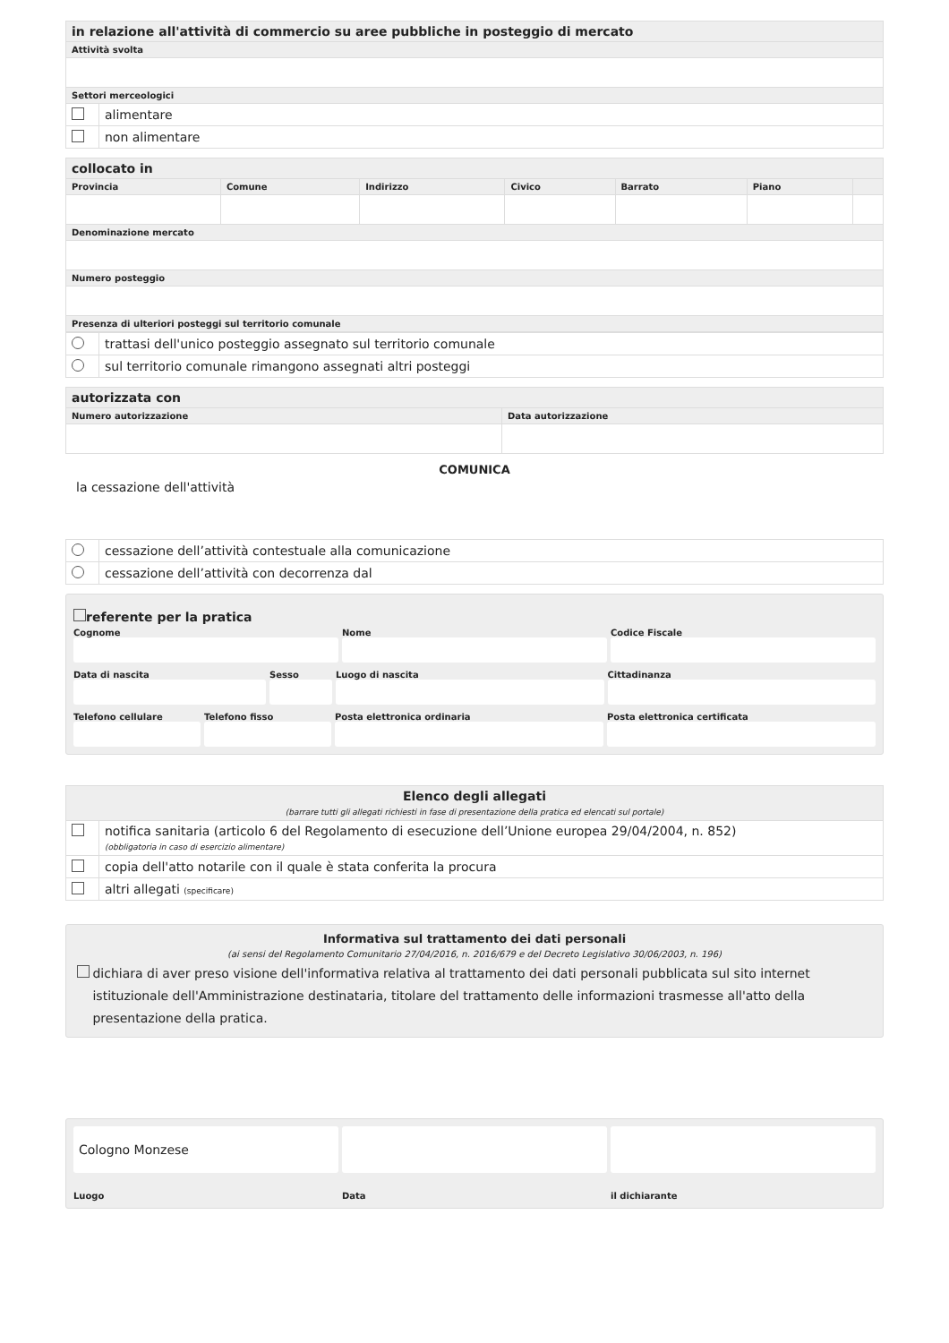| in relazione all'attività di commercio su aree pubbliche in posteggio di mercato | |
| --- | --- |
| Attività svolta | |
| Settori merceologici | |
| | alimentare |
| | non alimentare |
| collocato in | | | | | | |
| --- | --- | --- | --- | --- | --- | --- |
| Provincia | Comune | Indirizzo | Civico | Barrato | Piano | |
| Denominazione mercato | | | | | | |
| Numero posteggio | | | | | | |
| Presenza di ulteriori posteggi sul territorio comunale | | | | | | |
| | trattasi dell'unico posteggio assegnato sul territorio comunale |
| | sul territorio comunale rimangono assegnati altri posteggi |
| autorizzata con | |
| --- | --- |
| Numero autorizzazione | Data autorizzazione |
COMUNICA
la cessazione dell'attività
| | cessazione dell’attività contestuale alla comunicazione |
| | cessazione dell’attività con decorrenza dal |
referente per la pratica
Cognome
Nome
Codice Fiscale
Data di nascita
Sesso
Luogo di nascita
Cittadinanza
Telefono cellulare
Telefono fisso
Posta elettronica ordinaria
Posta elettronica certificata
| Elenco degli allegati (barrare tutti gli allegati richiesti in fase di presentazione della pratica ed elencati sul portale) | |
| --- | --- |
| | notifica sanitaria (articolo 6 del Regolamento di esecuzione dell’Unione europea 29/04/2004, n. 852) (obbligatoria in caso di esercizio alimentare) |
| | copia dell'atto notarile con il quale è stata conferita la procura |
| | altri allegati (specificare) |
Informativa sul trattamento dei dati personali
(ai sensi del Regolamento Comunitario 27/04/2016, n. 2016/679 e del Decreto Legislativo 30/06/2003, n. 196)
dichiara di aver preso visione dell'informativa relativa al trattamento dei dati personali pubblicata sul sito internet istituzionale dell'Amministrazione destinataria, titolare del trattamento delle informazioni trasmesse all'atto della presentazione della pratica.
Cologno Monzese
Luogo
Data
il dichiarante